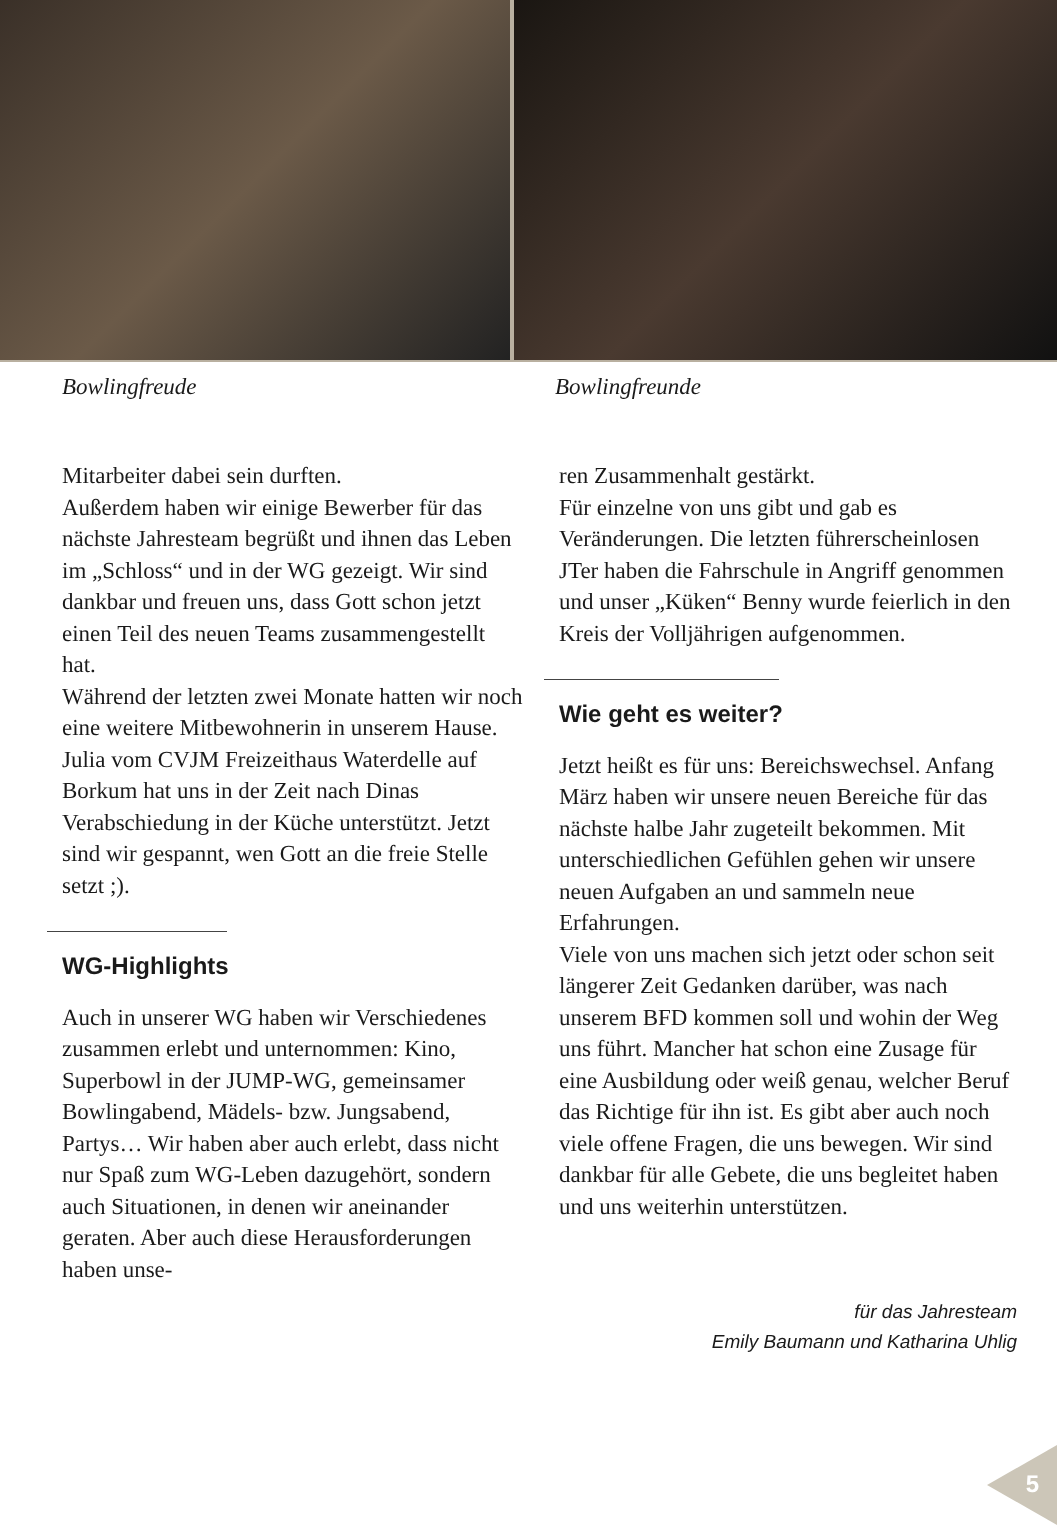Bowlingfreude Bowlingfreunde
Mitarbeiter dabei sein durften.
Außerdem haben wir einige Bewerber für das nächste Jahresteam begrüßt und ihnen das Leben im „Schloss“ und in der WG gezeigt. Wir sind dankbar und freuen uns, dass Gott schon jetzt einen Teil des neuen Teams zusammengestellt hat.
Während der letzten zwei Monate hatten wir noch eine weitere Mitbewohnerin in unserem Hause. Julia vom CVJM Freizeithaus Waterdelle auf Borkum hat uns in der Zeit nach Dinas Verabschiedung in der Küche unterstützt. Jetzt sind wir gespannt, wen Gott an die freie Stelle setzt ;).
WG-Highlights
Auch in unserer WG haben wir Verschiedenes zusammen erlebt und unternommen: Kino, Superbowl in der JUMP-WG, gemeinsamer Bowlingabend, Mädels- bzw. Jungsabend, Partys… Wir haben aber auch erlebt, dass nicht nur Spaß zum WG-Leben dazugehört, sondern auch Situationen, in denen wir aneinander geraten. Aber auch diese Herausforderungen haben unse-
ren Zusammenhalt gestärkt.
Für einzelne von uns gibt und gab es Veränderungen. Die letzten führerscheinlosen JTer haben die Fahrschule in Angriff genommen und unser „Küken“ Benny wurde feierlich in den Kreis der Volljährigen aufgenommen.
Wie geht es weiter?
Jetzt heißt es für uns: Bereichswechsel. Anfang März haben wir unsere neuen Bereiche für das nächste halbe Jahr zugeteilt bekommen. Mit unterschiedlichen Gefühlen gehen wir unsere neuen Aufgaben an und sammeln neue Erfahrungen.
Viele von uns machen sich jetzt oder schon seit längerer Zeit Gedanken darüber, was nach unserem BFD kommen soll und wohin der Weg uns führt. Mancher hat schon eine Zusage für eine Ausbildung oder weiß genau, welcher Beruf das Richtige für ihn ist. Es gibt aber auch noch viele offene Fragen, die uns bewegen. Wir sind dankbar für alle Gebete, die uns begleitet haben und uns weiterhin unterstützen.
für das Jahresteam
Emily Baumann und Katharina Uhlig
5